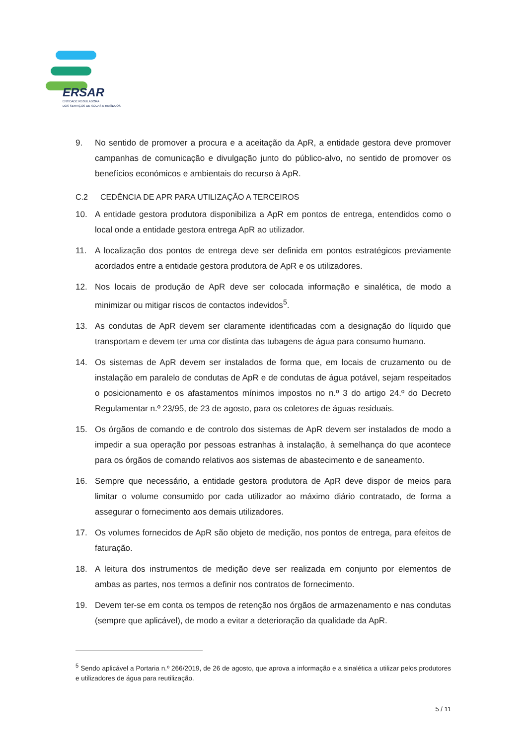ERSAR
ENTIDADE REGULADORA
DOS SERVIÇOS DE ÁGUAS E RESÍDUOS
9. No sentido de promover a procura e a aceitação da ApR, a entidade gestora deve promover campanhas de comunicação e divulgação junto do público-alvo, no sentido de promover os benefícios económicos e ambientais do recurso à ApR.
C.2 CEDÊNCIA DE APR PARA UTILIZAÇÃO A TERCEIROS
10. A entidade gestora produtora disponibiliza a ApR em pontos de entrega, entendidos como o local onde a entidade gestora entrega ApR ao utilizador.
11. A localização dos pontos de entrega deve ser definida em pontos estratégicos previamente acordados entre a entidade gestora produtora de ApR e os utilizadores.
12. Nos locais de produção de ApR deve ser colocada informação e sinalética, de modo a minimizar ou mitigar riscos de contactos indevidos<sup>5</sup>.
13. As condutas de ApR devem ser claramente identificadas com a designação do líquido que transportam e devem ter uma cor distinta das tubagens de água para consumo humano.
14. Os sistemas de ApR devem ser instalados de forma que, em locais de cruzamento ou de instalação em paralelo de condutas de ApR e de condutas de água potável, sejam respeitados o posicionamento e os afastamentos mínimos impostos no n.º 3 do artigo 24.º do Decreto Regulamentar n.º 23/95, de 23 de agosto, para os coletores de águas residuais.
15. Os órgãos de comando e de controlo dos sistemas de ApR devem ser instalados de modo a impedir a sua operação por pessoas estranhas à instalação, à semelhança do que acontece para os órgãos de comando relativos aos sistemas de abastecimento e de saneamento.
16. Sempre que necessário, a entidade gestora produtora de ApR deve dispor de meios para limitar o volume consumido por cada utilizador ao máximo diário contratado, de forma a assegurar o fornecimento aos demais utilizadores.
17. Os volumes fornecidos de ApR são objeto de medição, nos pontos de entrega, para efeitos de faturação.
18. A leitura dos instrumentos de medição deve ser realizada em conjunto por elementos de ambas as partes, nos termos a definir nos contratos de fornecimento.
19. Devem ter-se em conta os tempos de retenção nos órgãos de armazenamento e nas condutas (sempre que aplicável), de modo a evitar a deterioração da qualidade da ApR.
<sup>5</sup> Sendo aplicável a Portaria n.º 266/2019, de 26 de agosto, que aprova a informação e a sinalética a utilizar pelos produtores e utilizadores de água para reutilização.
5 / 11